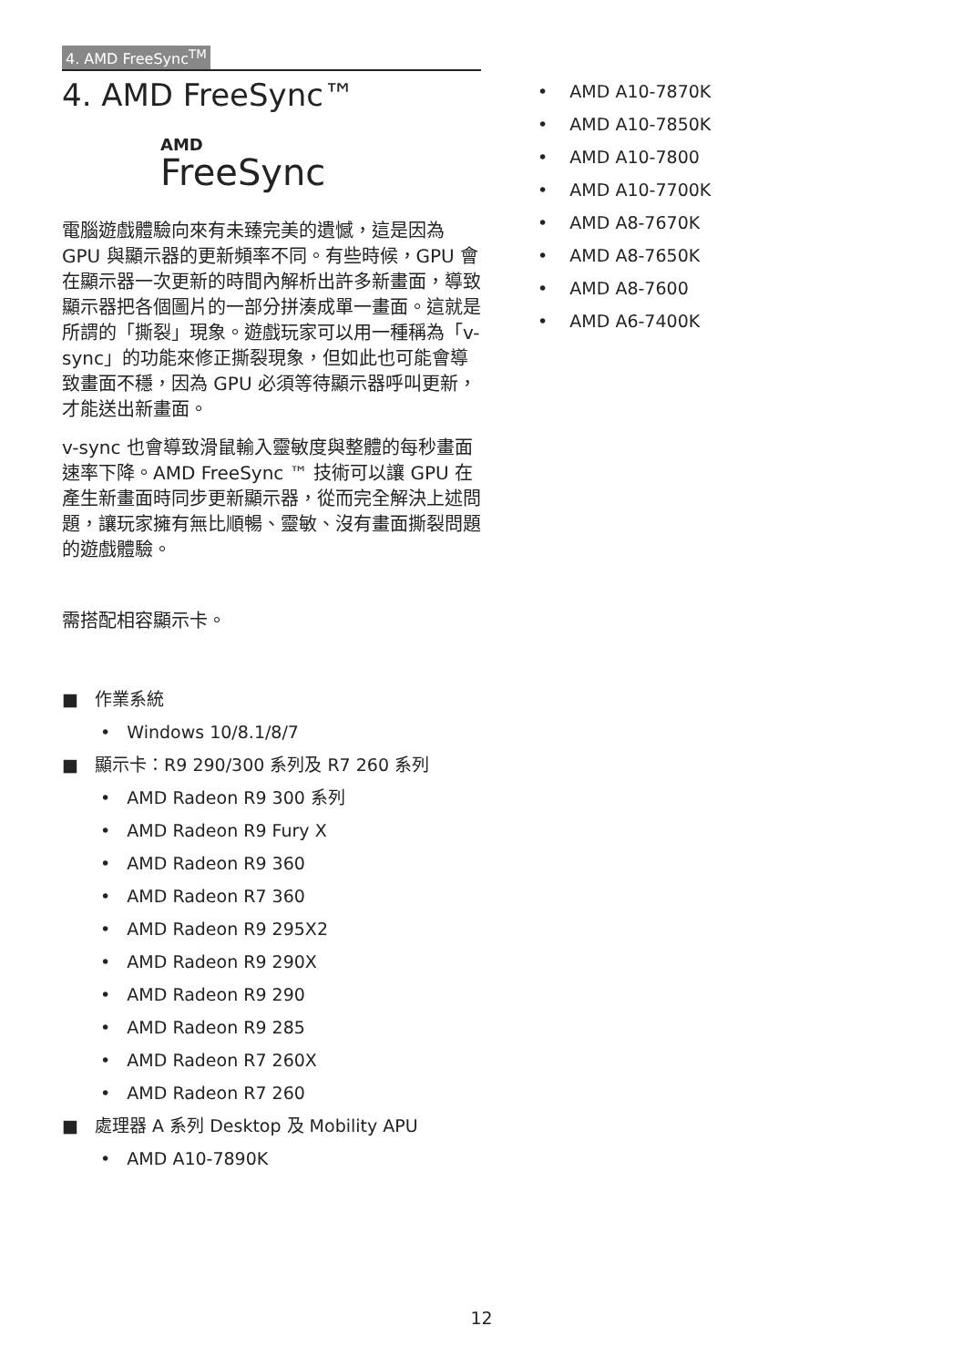4. AMD FreeSync<sup>TM</sup>
4. AMD FreeSync™
AMD
FreeSync
電腦遊戲體驗向來有未臻完美的遺憾，這是因為 GPU 與顯示器的更新頻率不同。有些時候，GPU 會在顯示器一次更新的時間內解析出許多新畫面，導致顯示器把各個圖片的一部分拼湊成單一畫面。這就是所謂的「撕裂」現象。遊戲玩家可以用一種稱為「v-sync」的功能來修正撕裂現象，但如此也可能會導致畫面不穩，因為 GPU 必須等待顯示器呼叫更新，才能送出新畫面。
v-sync 也會導致滑鼠輸入靈敏度與整體的每秒畫面速率下降。AMD FreeSync ™ 技術可以讓 GPU 在產生新畫面時同步更新顯示器，從而完全解決上述問題，讓玩家擁有無比順暢、靈敏、沒有畫面撕裂問題的遊戲體驗。
需搭配相容顯示卡。
■ 作業系統
• Windows 10/8.1/8/7
■ 顯示卡：R9 290/300 系列及 R7 260 系列
• AMD Radeon R9 300 系列
• AMD Radeon R9 Fury X
• AMD Radeon R9 360
• AMD Radeon R7 360
• AMD Radeon R9 295X2
• AMD Radeon R9 290X
• AMD Radeon R9 290
• AMD Radeon R9 285
• AMD Radeon R7 260X
• AMD Radeon R7 260
■ 處理器 A 系列 Desktop 及 Mobility APU
• AMD A10-7890K
• AMD A10-7870K
• AMD A10-7850K
• AMD A10-7800
• AMD A10-7700K
• AMD A8-7670K
• AMD A8-7650K
• AMD A8-7600
• AMD A6-7400K
12